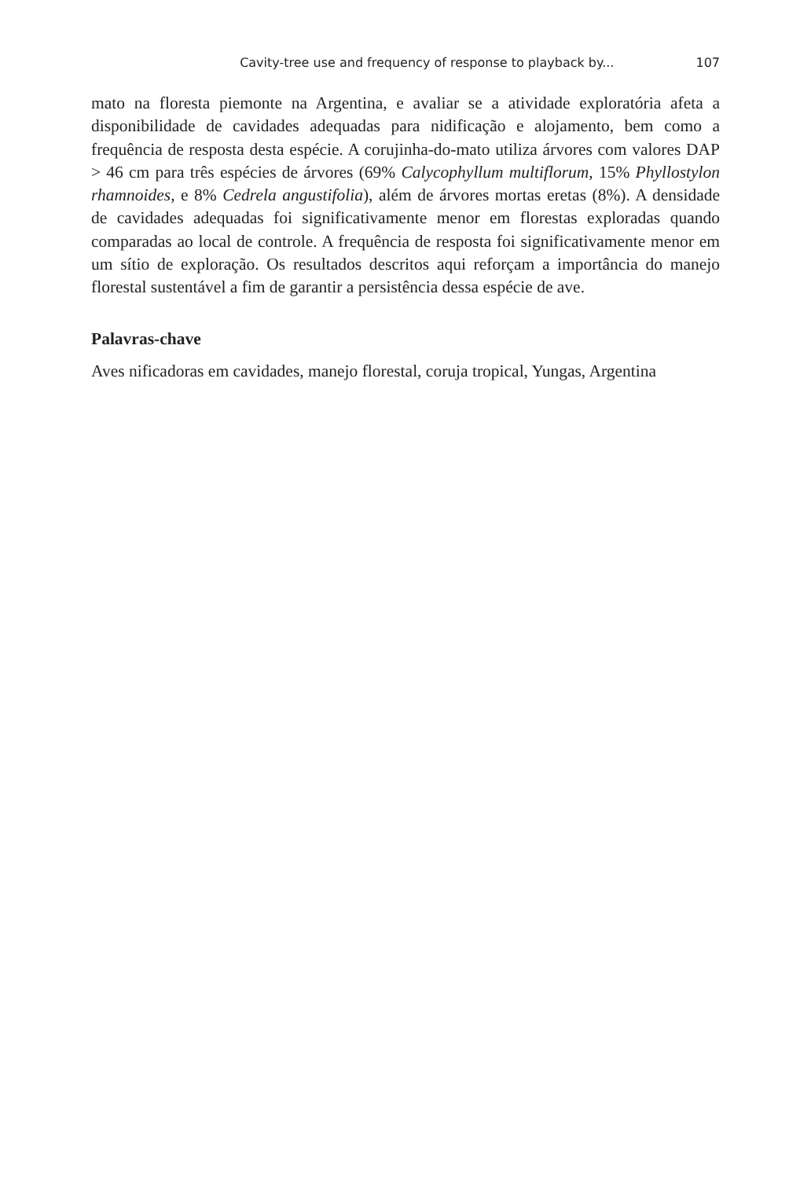Cavity-tree use and frequency of response to playback by... 107
mato na floresta piemonte na Argentina, e avaliar se a atividade exploratória afeta a disponibilidade de cavidades adequadas para nidificação e alojamento, bem como a frequência de resposta desta espécie. A corujinha-do-mato utiliza árvores com valores DAP > 46 cm para três espécies de árvores (69% Calycophyllum multiflorum, 15% Phyllostylon rhamnoides, e 8% Cedrela angustifolia), além de árvores mortas eretas (8%). A densidade de cavidades adequadas foi significativamente menor em florestas exploradas quando comparadas ao local de controle. A frequência de resposta foi significativamente menor em um sítio de exploração. Os resultados descritos aqui reforçam a importância do manejo florestal sustentável a fim de garantir a persistência dessa espécie de ave.
Palavras-chave
Aves nificadoras em cavidades, manejo florestal, coruja tropical, Yungas, Argentina